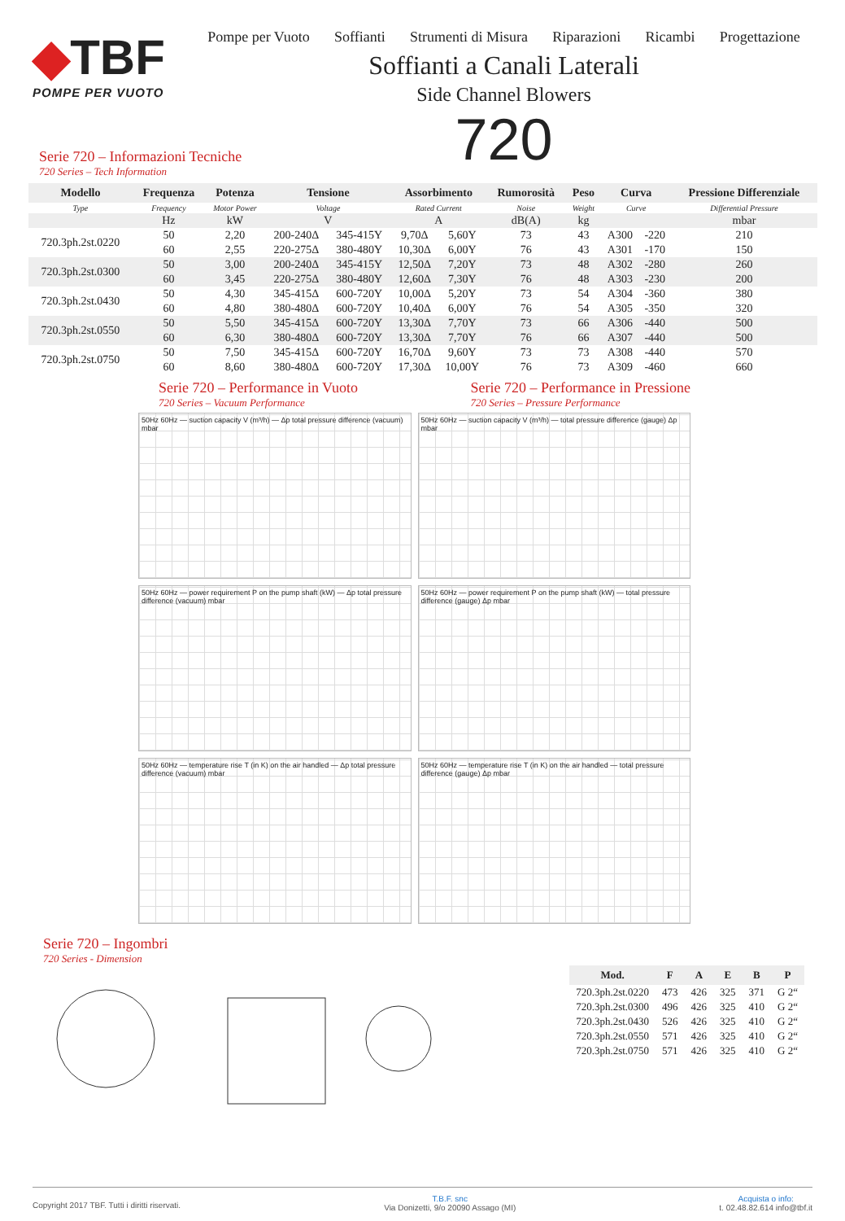◆TBF
POMPE PER VUOTO
Pompe per Vuoto Soffianti Strumenti di Misura Riparazioni Ricambi Progettazione
Soffianti a Canali Laterali
Side Channel Blowers
720
Serie 720 – Informazioni Tecniche
720 Series – Tech Information
| Modello | Frequenza | Potenza | Tensione | | Assorbimento | | Rumorosità | Peso | Curva | | Pressione Differenziale |
| --- | --- | --- | --- | --- | --- | --- | --- | --- | --- | --- | --- |
| Type | Frequency | Motor Power | Voltage | | Rated Current | | Noise | Weight | Curve | | Differential Pressure |
| | Hz | kW | V | | A | | dB(A) | kg | | | mbar |
| 720.3ph.2st.0220 | 50 | 2,20 | 200-240Δ | 345-415Y | 9,70Δ | 5,60Y | 73 | 43 | A300 | -220 | 210 |
| | 60 | 2,55 | 220-275Δ | 380-480Y | 10,30Δ | 6,00Y | 76 | 43 | A301 | -170 | 150 |
| 720.3ph.2st.0300 | 50 | 3,00 | 200-240Δ | 345-415Y | 12,50Δ | 7,20Y | 73 | 48 | A302 | -280 | 260 |
| | 60 | 3,45 | 220-275Δ | 380-480Y | 12,60Δ | 7,30Y | 76 | 48 | A303 | -230 | 200 |
| 720.3ph.2st.0430 | 50 | 4,30 | 345-415Δ | 600-720Y | 10,00Δ | 5,20Y | 73 | 54 | A304 | -360 | 380 |
| | 60 | 4,80 | 380-480Δ | 600-720Y | 10,40Δ | 6,00Y | 76 | 54 | A305 | -350 | 320 |
| 720.3ph.2st.0550 | 50 | 5,50 | 345-415Δ | 600-720Y | 13,30Δ | 7,70Y | 73 | 66 | A306 | -440 | 500 |
| | 60 | 6,30 | 380-480Δ | 600-720Y | 13,30Δ | 7,70Y | 76 | 66 | A307 | -440 | 500 |
| 720.3ph.2st.0750 | 50 | 7,50 | 345-415Δ | 600-720Y | 16,70Δ | 9,60Y | 73 | 73 | A308 | -440 | 570 |
| | 60 | 8,60 | 380-480Δ | 600-720Y | 17,30Δ | 10,00Y | 76 | 73 | A309 | -460 | 660 |
Serie 720 – Performance in Vuoto
720 Series – Vacuum Performance
Serie 720 – Performance in Pressione
720 Series – Pressure Performance
50Hz 60Hz — suction capacity V (m³/h) — Δp total pressure difference (vacuum) mbar
50Hz 60Hz — suction capacity V (m³/h) — total pressure difference (gauge) Δp mbar
50Hz 60Hz — power requirement P on the pump shaft (kW) — Δp total pressure difference (vacuum) mbar
50Hz 60Hz — power requirement P on the pump shaft (kW) — total pressure difference (gauge) Δp mbar
50Hz 60Hz — temperature rise T (in K) on the air handled — Δp total pressure difference (vacuum) mbar
50Hz 60Hz — temperature rise T (in K) on the air handled — total pressure difference (gauge) Δp mbar
Serie 720 – Ingombri
720 Series - Dimension
| Mod. | F | A | E | B | P |
| --- | --- | --- | --- | --- | --- |
| 720.3ph.2st.0220 | 473 | 426 | 325 | 371 | G 2“ |
| 720.3ph.2st.0300 | 496 | 426 | 325 | 410 | G 2“ |
| 720.3ph.2st.0430 | 526 | 426 | 325 | 410 | G 2“ |
| 720.3ph.2st.0550 | 571 | 426 | 325 | 410 | G 2“ |
| 720.3ph.2st.0750 | 571 | 426 | 325 | 410 | G 2“ |
Copyright 2017 TBF. Tutti i diritti riservati.
T.B.F. snc
Via Donizetti, 9/o 20090 Assago (MI)
Acquista o info:
t. 02.48.82.614 info@tbf.it